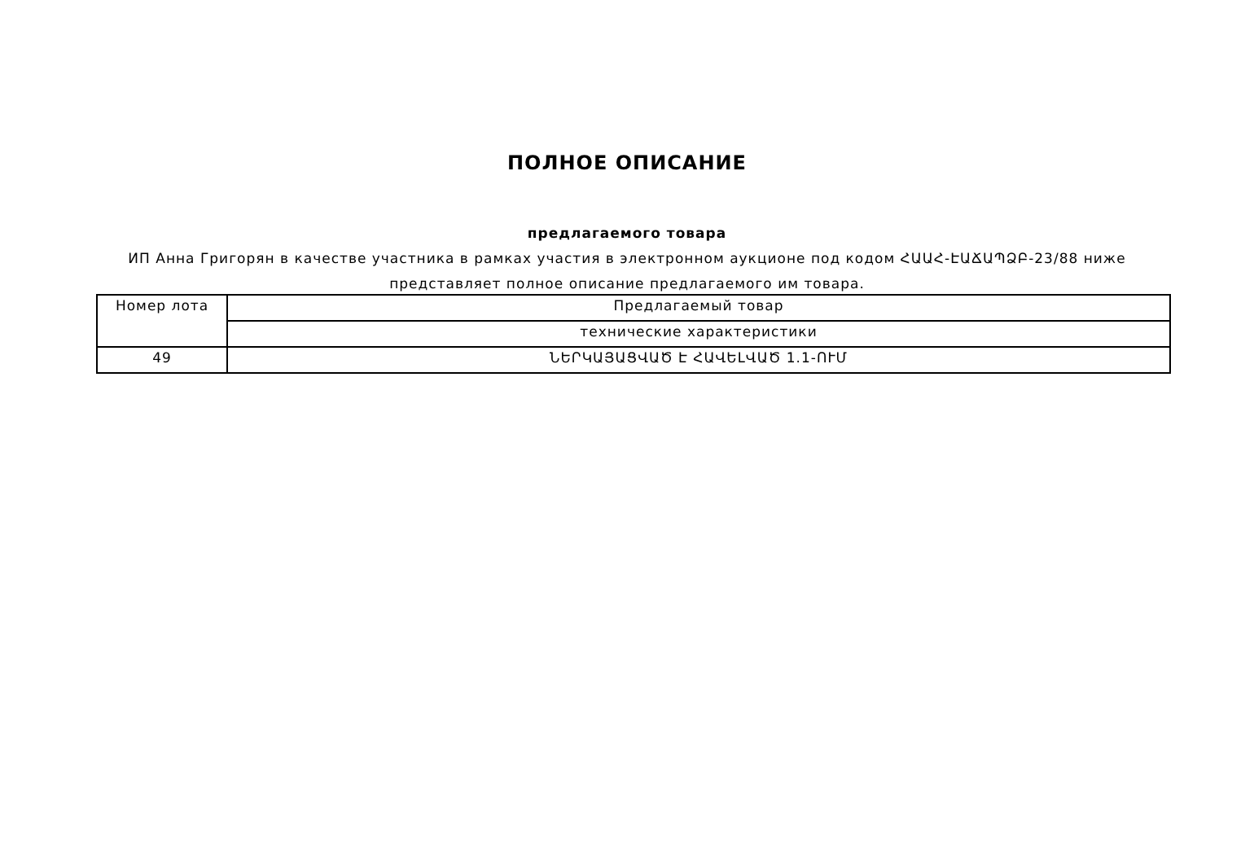ПОЛНОЕ ОПИСАНИЕ
предлагаемого товара
ИП Анна Григорян в качестве участника в рамках участия в электронном аукционе под кодом ՀԱԱՀ-ԷԱՃԱՊՁԲ-23/88 ниже представляет полное описание предлагаемого им товара.
| Номер лота | Предлагаемый товар |
| | технические характеристики |
| 49 | ՆԵՐԿԱՅԱՑՎԱԾ Է ՀԱՎԵԼՎԱԾ 1.1-ՈՒՄ |